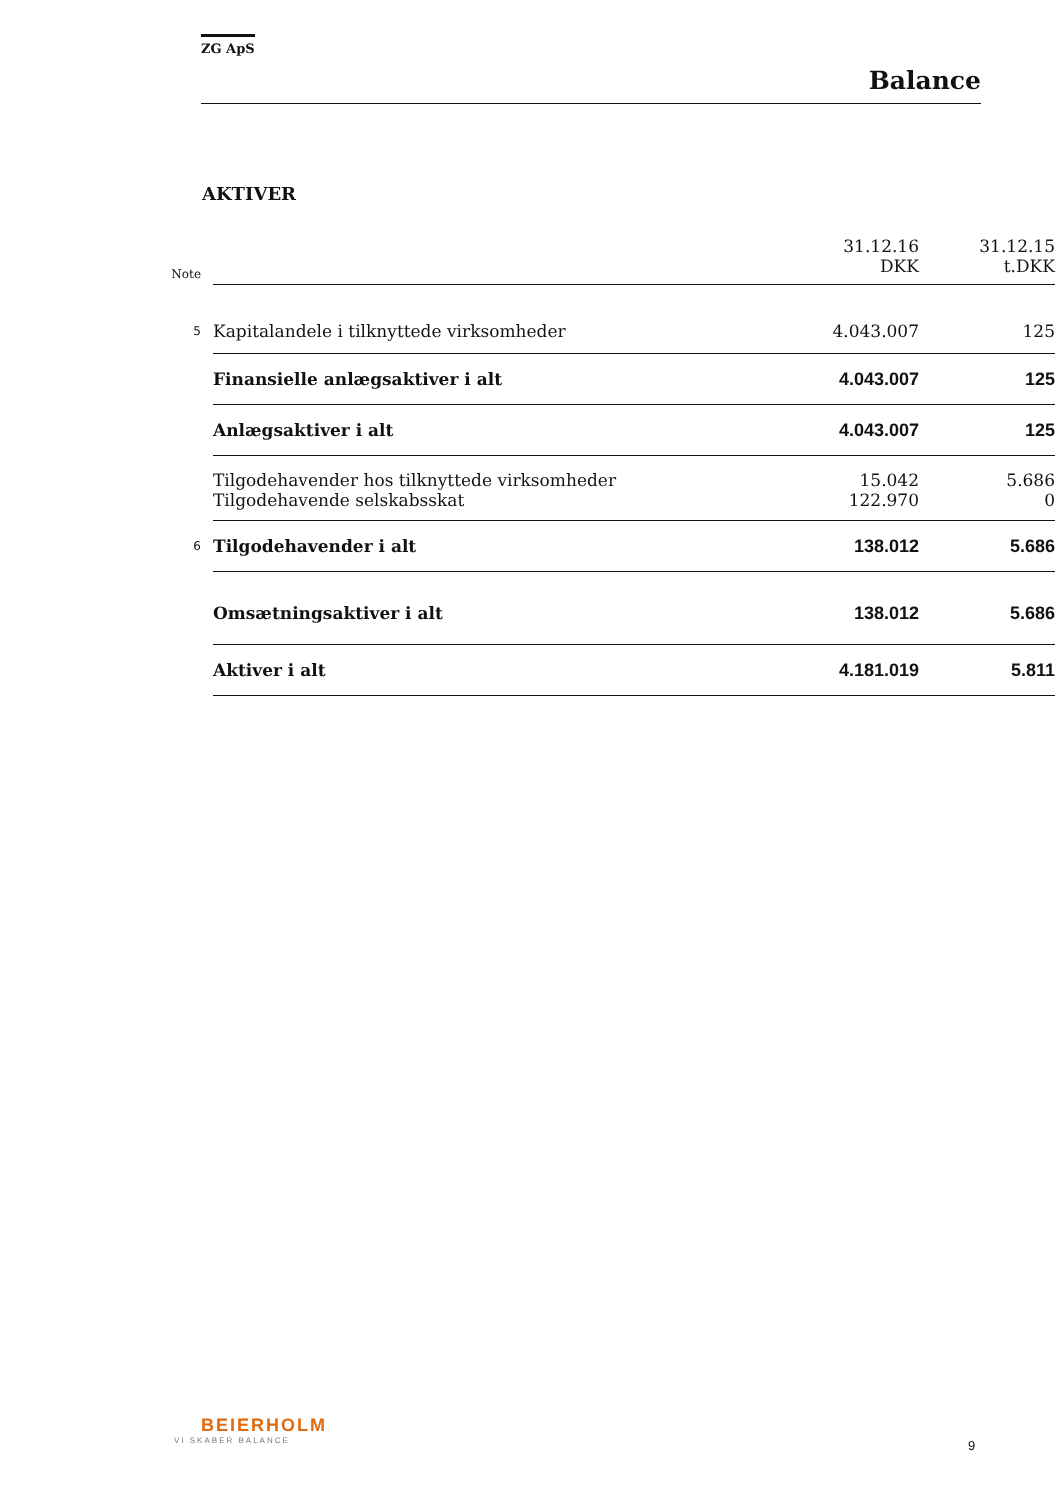ZG ApS
Balance
AKTIVER
| Note | | 31.12.16 DKK | 31.12.15 t.DKK |
| 5 | Kapitalandele i tilknyttede virksomheder | 4.043.007 | 125 |
| | Finansielle anlægsaktiver i alt | 4.043.007 | 125 |
| | Anlægsaktiver i alt | 4.043.007 | 125 |
| | Tilgodehavender hos tilknyttede virksomheder | 15.042 | 5.686 |
| | Tilgodehavende selskabsskat | 122.970 | 0 |
| 6 | Tilgodehavender i alt | 138.012 | 5.686 |
| | Omsætningsaktiver i alt | 138.012 | 5.686 |
| | Aktiver i alt | 4.181.019 | 5.811 |
BEIERHOLM
VI SKABER BALANCE
9